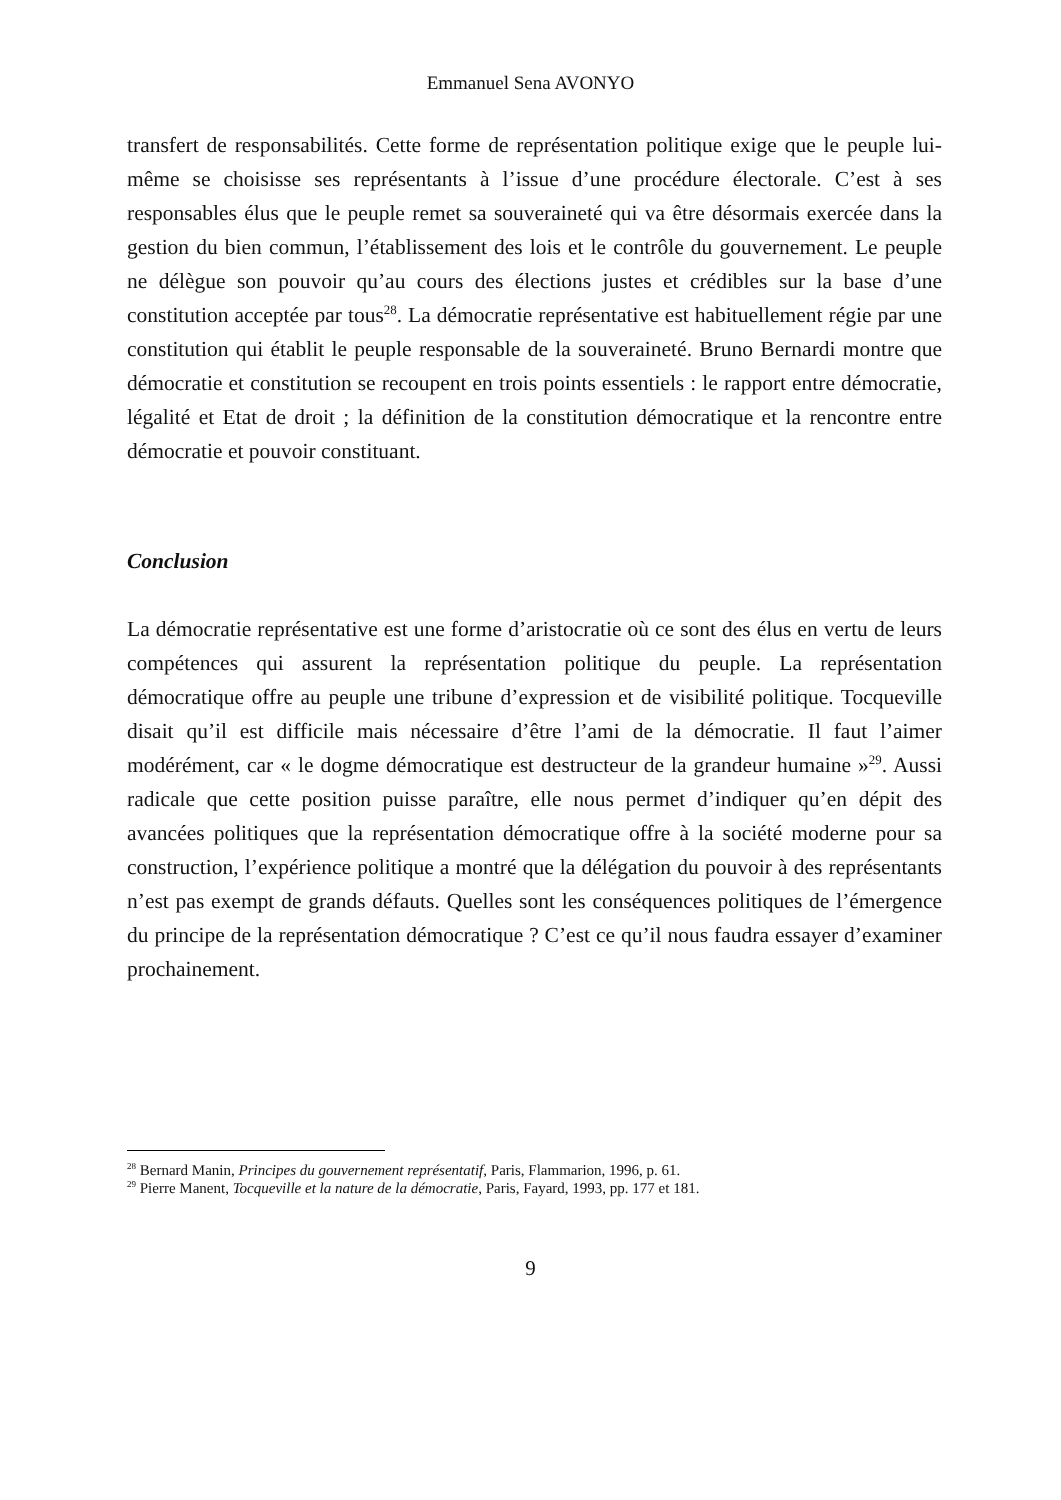Emmanuel Sena AVONYO
transfert de responsabilités. Cette forme de représentation politique exige que le peuple lui-même se choisisse ses représentants à l’issue d’une procédure électorale. C’est à ses responsables élus que le peuple remet sa souveraineté qui va être désormais exercée dans la gestion du bien commun, l’établissement des lois et le contrôle du gouvernement. Le peuple ne délègue son pouvoir qu’au cours des élections justes et crédibles sur la base d’une constitution acceptée par tous<sup>28</sup>. La démocratie représentative est habituellement régie par une constitution qui établit le peuple responsable de la souveraineté. Bruno Bernardi montre que démocratie et constitution se recoupent en trois points essentiels : le rapport entre démocratie, légalité et Etat de droit ; la définition de la constitution démocratique et la rencontre entre démocratie et pouvoir constituant.
Conclusion
La démocratie représentative est une forme d’aristocratie où ce sont des élus en vertu de leurs compétences qui assurent la représentation politique du peuple. La représentation démocratique offre au peuple une tribune d’expression et de visibilité politique. Tocqueville disait qu’il est difficile mais nécessaire d’être l’ami de la démocratie. Il faut l’aimer modérément, car « le dogme démocratique est destructeur de la grandeur humaine »<sup>29</sup>. Aussi radicale que cette position puisse paraître, elle nous permet d’indiquer qu’en dépit des avancées politiques que la représentation démocratique offre à la société moderne pour sa construction, l’expérience politique a montré que la délégation du pouvoir à des représentants n’est pas exempt de grands défauts. Quelles sont les conséquences politiques de l’émergence du principe de la représentation démocratique ? C’est ce qu’il nous faudra essayer d’examiner prochainement.
<sup>28</sup> Bernard Manin, Principes du gouvernement représentatif, Paris, Flammarion, 1996, p. 61.
<sup>29</sup> Pierre Manent, Tocqueville et la nature de la démocratie, Paris, Fayard, 1993, pp. 177 et 181.
9